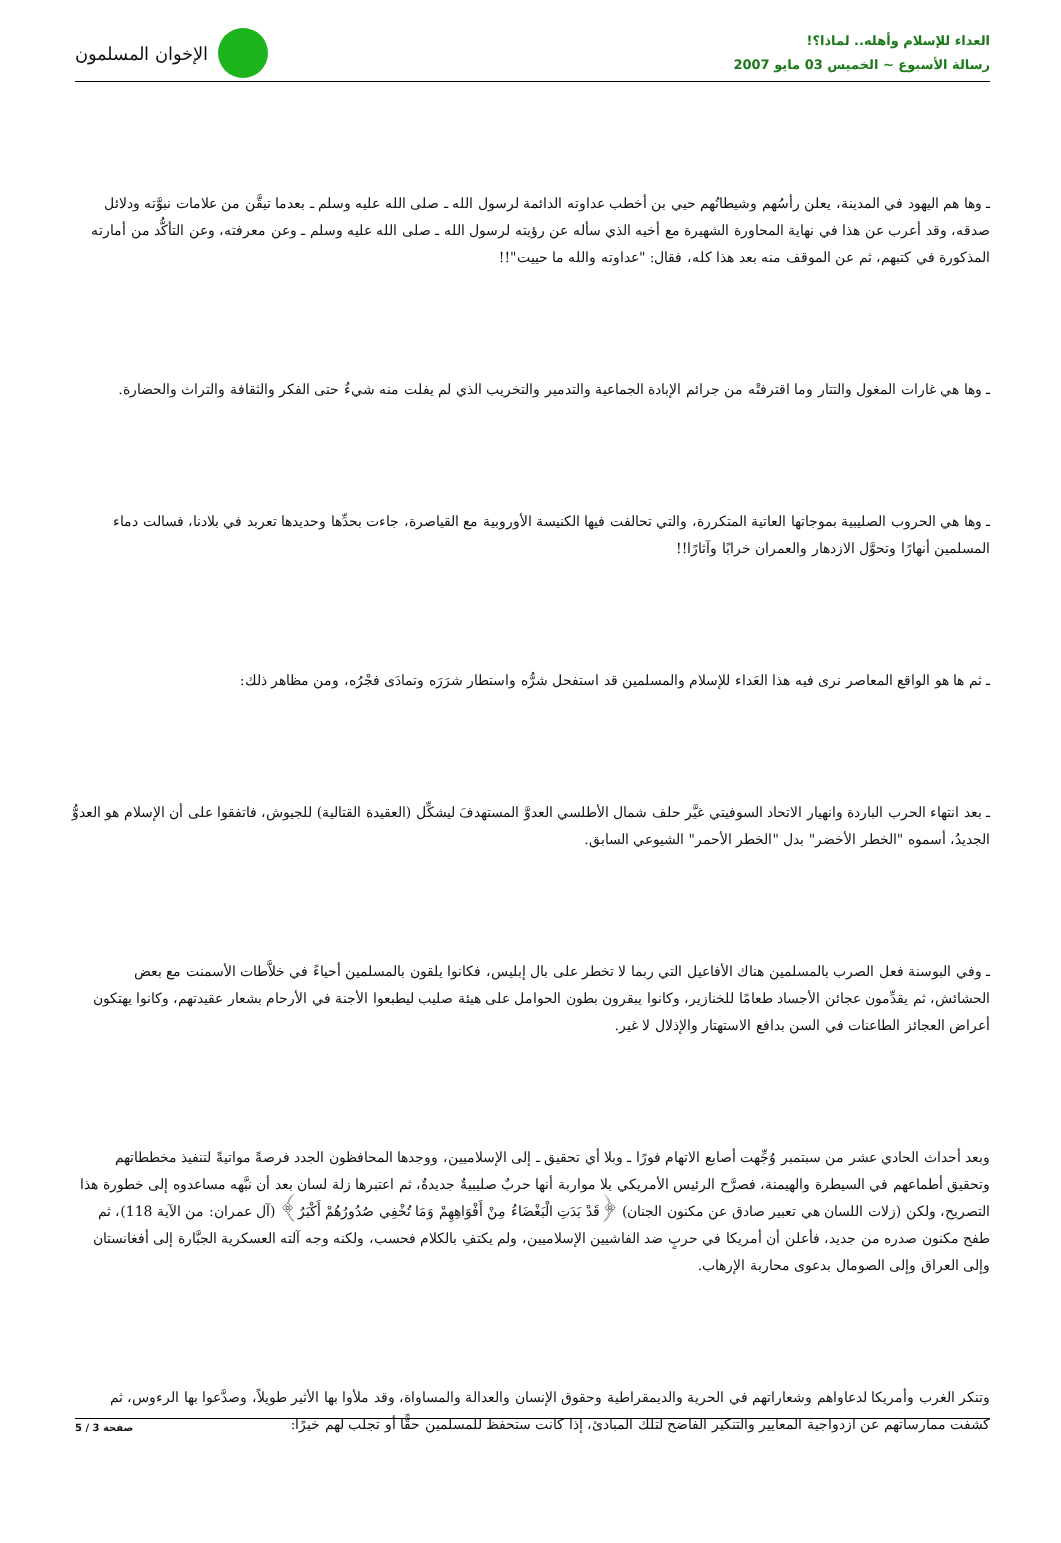العداء للإسلام وأهله.. لماذا؟!
رسالة الأسبوع ~ الخميس 03 مايو 2007
الإخوان المسلمون
ـ وها هم اليهود في المدينة، يعلن رأسُهم وشيطانُهم حيي بن أخطب عداوته الدائمة لرسول الله ـ صلى الله عليه وسلم ـ بعدما تيقَّن من علامات نبوَّته ودلائل صدقه، وقد أعرب عن هذا في نهاية المحاورة الشهيرة مع أخيه الذي سأله عن رؤيته لرسول الله ـ صلى الله عليه وسلم ـ وعن معرفته، وعن التأكُّد من أمارته المذكورة في كتبهم، ثم عن الموقف منه بعد هذا كله، فقال: "عداوته والله ما حييت"!!
ـ وها هي غارات المغول والتتار وما اقترفتْه من جرائم الإبادة الجماعية والتدمير والتخريب الذي لم يفلت منه شيءٌ حتى الفكر والثقافة والتراث والحضارة.
ـ وها هي الحروب الصليبية بموجاتها العاتية المتكررة، والتي تحالفت فيها الكنيسة الأوروبية مع القياصرة، جاءت بحدِّها وحديدها تعربد في بلادنا، فسالت دماء المسلمين أنهارًا وتحوَّل الازدهار والعمران خرابًا وآثارًا!!
ـ ثم ها هو الواقع المعاصر نرى فيه هذا العَداء للإسلام والمسلمين قد استفحل شرُّه واستطار شرَرَه وتمادَى فجْرُه، ومن مظاهر ذلك:
ـ بعد انتهاء الحرب الباردة وانهيار الاتحاد السوفيتي غيَّر حلف شمال الأطلسي العدوَّ المستهدفَ ليشكِّل (العقيدة القتالية) للجيوش، فاتفقوا على أن الإسلام هو العدوُّ الجديدُ، أسموه "الخطر الأخضر" بدل "الخطر الأحمر" الشيوعي السابق.
ـ وفي البوسنة فعل الصرب بالمسلمين هناك الأفاعيل التي ربما لا تخطر على بال إبليس، فكانوا يلقون بالمسلمين أحياءً في خلاَّطات الأسمنت مع بعض الحشائش، ثم يقدِّمون عجائن الأجساد طعامًا للخنازير، وكانوا يبقرون بطون الحوامل على هيئة صليب ليطبعوا الأجنة في الأرحام بشعار عقيدتهم، وكانوا يهتكون أعراض العجائز الطاعنات في السن بدافع الاستهتار والإذلال لا غير.
وبعد أحداث الحادي عشر من سبتمبر وُجِّهت أصابع الاتهام فورًا ـ وبلا أي تحقيق ـ إلى الإسلاميين، ووجدها المحافظون الجدد فرصةً مواتيةً لتنفيذ مخططاتهم وتحقيق أطماعهم في السيطرة والهيمنة، فصرَّح الرئيس الأمريكي بلا مواربة أنها حربٌ صليبيةٌ جديدةٌ، ثم اعتبرها زلة لسان بعد أن نبَّهه مساعدوه إلى خطورة هذا التصريح، ولكن (زلات اللسان هي تعبير صادق عن مكنون الجنان) ﴿قَدْ بَدَتِ الْبَغْضَاءُ مِنْ أَفْوَاهِهِمْ وَمَا تُخْفِي صُدُورُهُمْ أَكْبَرُ﴾ (آل عمران: من الآية 118)، ثم طفح مكنون صدره من جديد، فأعلن أن أمريكا في حربٍ ضد الفاشيين الإسلاميين، ولم يكتفِ بالكلام فحسب، ولكنه وجه آلته العسكرية الجبَّارة إلى أفغانستان وإلى العراق وإلى الصومال بدعوى محاربة الإرهاب.
وتنكر الغرب وأمريكا لدعاواهم وشعاراتهم في الحرية والديمقراطية وحقوق الإنسان والعدالة والمساواة، وقد ملأوا بها الأثير طويلاً، وصدَّعوا بها الرءوس، ثم كشفت ممارساتهم عن ازدواجية المعايير والتنكير الفاضح لتلك المبادئ، إذا كانت ستحفظ للمسلمين حقًّا أو تجلب لهم خيرًا:
صفحة 3 / 5